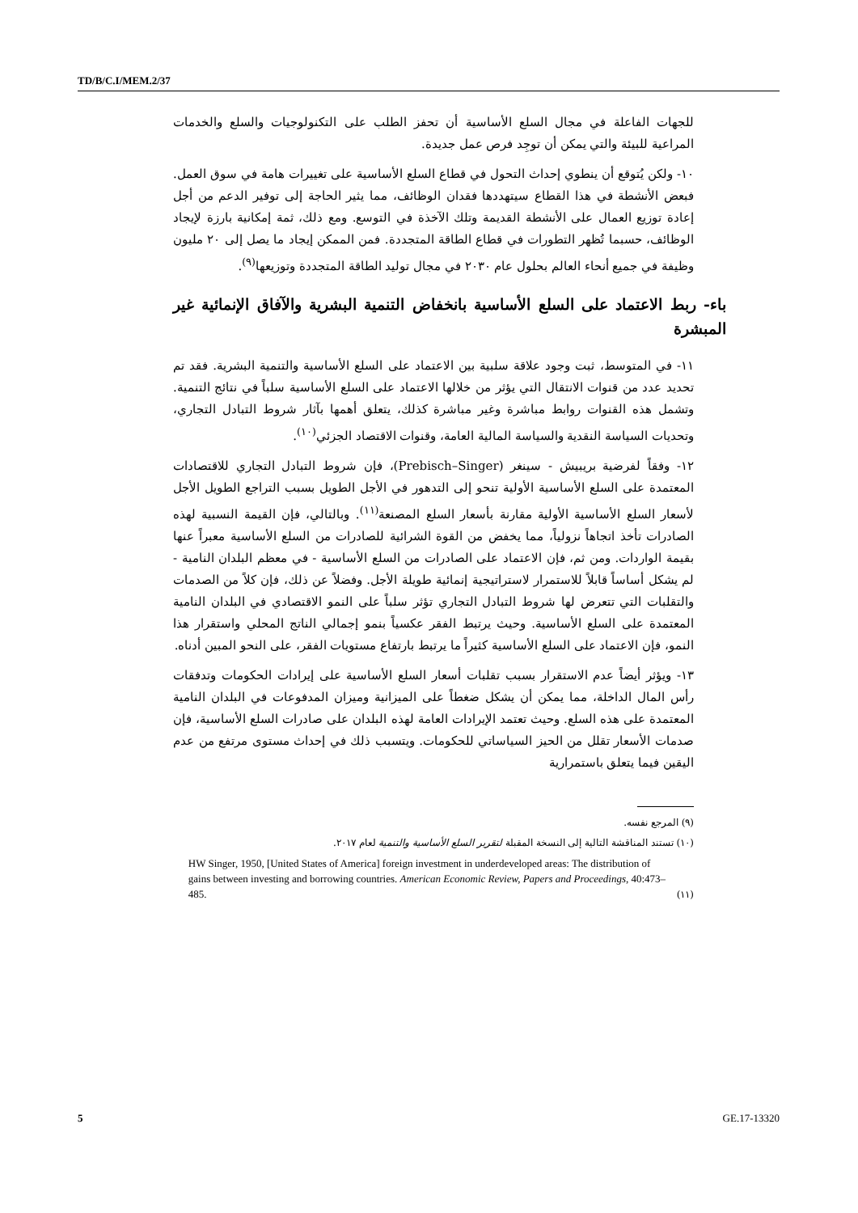TD/B/C.I/MEM.2/37
للجهات الفاعلة في مجال السلع الأساسية أن تحفز الطلب على التكنولوجيات والسلع والخدمات المراعية للبيئة والتي يمكن أن توجِد فرص عمل جديدة.
١٠- ولكن يُتوقع أن ينطوي إحداث التحول في قطاع السلع الأساسية على تغييرات هامة في سوق العمل. فبعض الأنشطة في هذا القطاع سيتهددها فقدان الوظائف، مما يثير الحاجة إلى توفير الدعم من أجل إعادة توزيع العمال على الأنشطة القديمة وتلك الآخذة في التوسع. ومع ذلك، ثمة إمكانية بارزة لإيجاد الوظائف، حسبما تُظهر التطورات في قطاع الطاقة المتجددة. فمن الممكن إيجاد ما يصل إلى ٢٠ مليون وظيفة في جميع أنحاء العالم بحلول عام ٢٠٣٠ في مجال توليد الطاقة المتجددة وتوزيعها<sup>(٩)</sup>.
باء- ربط الاعتماد على السلع الأساسية بانخفاض التنمية البشرية والآفاق الإنمائية غير المبشرة
١١- في المتوسط، ثبت وجود علاقة سلبية بين الاعتماد على السلع الأساسية والتنمية البشرية. فقد تم تحديد عدد من قنوات الانتقال التي يؤثر من خلالها الاعتماد على السلع الأساسية سلباً في نتائج التنمية. وتشمل هذه القنوات روابط مباشرة وغير مباشرة كذلك، يتعلق أهمها بآثار شروط التبادل التجاري، وتحديات السياسة النقدية والسياسة المالية العامة، وقنوات الاقتصاد الجزئي<sup>(١٠)</sup>.
١٢- وفقاً لفرضية بريبيش - سينغر (Prebisch–Singer)، فإن شروط التبادل التجاري للاقتصادات المعتمدة على السلع الأساسية الأولية تنحو إلى التدهور في الأجل الطويل بسبب التراجع الطويل الأجل لأسعار السلع الأساسية الأولية مقارنة بأسعار السلع المصنعة<sup>(١١)</sup>. وبالتالي، فإن القيمة النسبية لهذه الصادرات تأخذ اتجاهاً نزولياً، مما يخفض من القوة الشرائية للصادرات من السلع الأساسية معبراً عنها بقيمة الواردات. ومن ثم، فإن الاعتماد على الصادرات من السلع الأساسية - في معظم البلدان النامية - لم يشكل أساساً قابلاً للاستمرار لاستراتيجية إنمائية طويلة الأجل. وفضلاً عن ذلك، فإن كلاً من الصدمات والتقلبات التي تتعرض لها شروط التبادل التجاري تؤثر سلباً على النمو الاقتصادي في البلدان النامية المعتمدة على السلع الأساسية. وحيث يرتبط الفقر عكسياً بنمو إجمالي الناتج المحلي واستقرار هذا النمو، فإن الاعتماد على السلع الأساسية كثيراً ما يرتبط بارتفاع مستويات الفقر، على النحو المبين أدناه.
١٣- ويؤثر أيضاً عدم الاستقرار بسبب تقلبات أسعار السلع الأساسية على إيرادات الحكومات وتدفقات رأس المال الداخلة، مما يمكن أن يشكل ضغطاً على الميزانية وميزان المدفوعات في البلدان النامية المعتمدة على هذه السلع. وحيث تعتمد الإيرادات العامة لهذه البلدان على صادرات السلع الأساسية، فإن صدمات الأسعار تقلل من الحيز السياساتي للحكومات. ويتسبب ذلك في إحداث مستوى مرتفع من عدم اليقين فيما يتعلق باستمرارية
(٩) المرجع نفسه.
(١٠) تستند المناقشة التالية إلى النسخة المقبلة لتقرير السلع الأساسية والتنمية لعام ٢٠١٧.
(١١) HW Singer, 1950, [United States of America] foreign investment in underdeveloped areas: The distribution of gains between investing and borrowing countries. American Economic Review, Papers and Proceedings, 40:473–485.
5 GE.17-13320